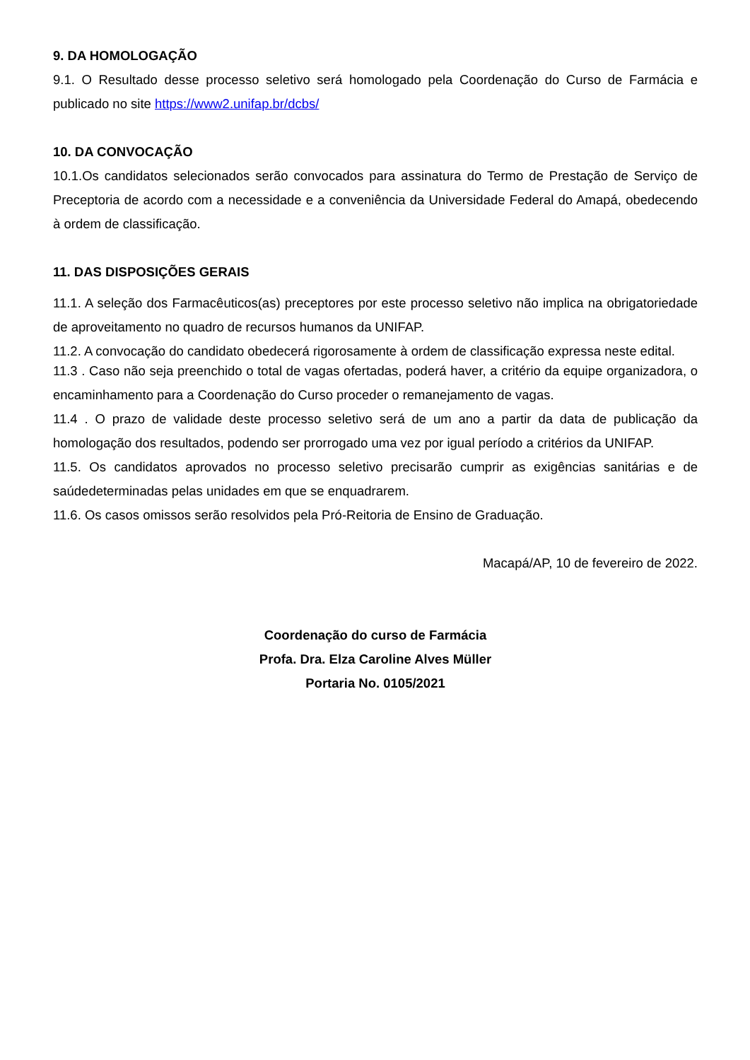9. DA HOMOLOGAÇÃO
9.1. O Resultado desse processo seletivo será homologado pela Coordenação do Curso de Farmácia e publicado no site https://www2.unifap.br/dcbs/
10. DA CONVOCAÇÃO
10.1.Os candidatos selecionados serão convocados para assinatura do Termo de Prestação de Serviço de Preceptoria de acordo com a necessidade e a conveniência da Universidade Federal do Amapá, obedecendo à ordem de classificação.
11. DAS DISPOSIÇÕES GERAIS
11.1. A seleção dos Farmacêuticos(as) preceptores por este processo seletivo não implica na obrigatoriedade de aproveitamento no quadro de recursos humanos da UNIFAP.
11.2. A convocação do candidato obedecerá rigorosamente à ordem de classificação expressa neste edital.
11.3 . Caso não seja preenchido o total de vagas ofertadas, poderá haver, a critério da equipe organizadora, o encaminhamento para a Coordenação do Curso proceder o remanejamento de vagas.
11.4 . O prazo de validade deste processo seletivo será de um ano a partir da data de publicação da homologação dos resultados, podendo ser prorrogado uma vez por igual período a critérios da UNIFAP.
11.5. Os candidatos aprovados no processo seletivo precisarão cumprir as exigências sanitárias e de saúdedeterminadas pelas unidades em que se enquadrarem.
11.6. Os casos omissos serão resolvidos pela Pró-Reitoria de Ensino de Graduação.
Macapá/AP, 10 de fevereiro de 2022.
Coordenação do curso de Farmácia
Profa. Dra. Elza Caroline Alves Müller
Portaria No. 0105/2021